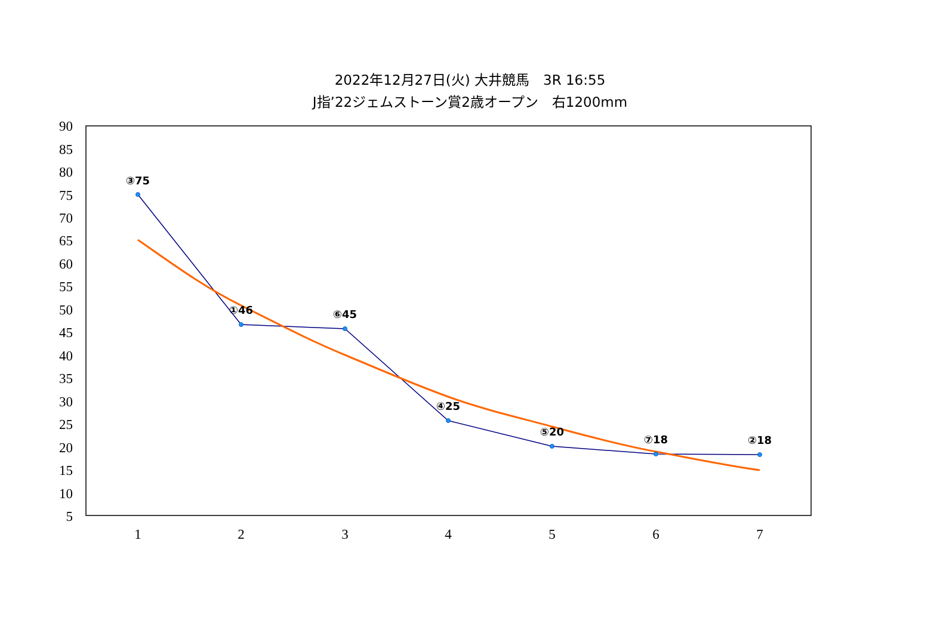2022年12月27日(火) 大井競馬　3R 16:55
J指’22ジェムストーン賞2歳オープン　右1200mm
90
85
80
75
70
65
60
55
50
45
40
35
30
25
20
15
10
5
1
2
3
4
5
6
7
③75
①46
⑥45
④25
⑤20
⑦18
②18